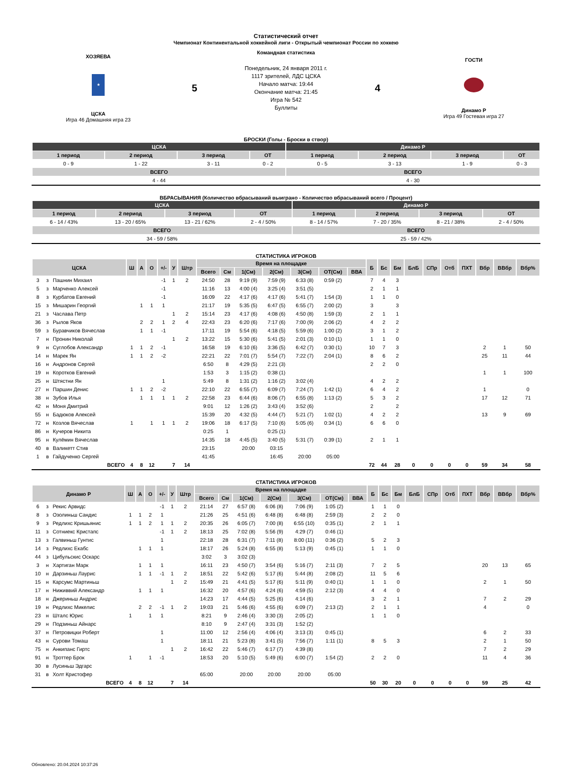Статистический отчет
Чемпионат Континентальной хоккейной лиги - Открытый чемпионат России по хоккею
ХОЗЯЕВА
★
ЦСКА
Игра 46 Домашняя игра 23
5
Командная статистика
Понедельник, 24 января 2011 г.
1117 зрителей, ЛДС ЦСКА
Начало матча: 19:44
Окончание матча: 21:45
Игра № 542
Буллиты
4
ГОСТИ
Динамо Р
Игра 49 Гостевая игра 27
БРОСКИ (Голы - Броски в створ)
| ЦСКА | | | | Динамо Р | | | |
| 1 период | 2 период | 3 период | ОТ | 1 период | 2 период | 3 период | ОТ |
| 0 - 9 | 1 - 22 | 3 - 11 | 0 - 2 | 0 - 5 | 3 - 13 | 1 - 9 | 0 - 3 |
| ВСЕГО | | | | ВСЕГО | | | |
| 4 - 44 | | | | 4 - 30 | | | |
ВБРАСЫВАНИЯ (Количество вбрасываний выиграно - Количество вбрасываний всего / Процент)
| ЦСКА | | | | Динамо Р | | | |
| 1 период | 2 период | 3 период | ОТ | 1 период | 2 период | 3 период | ОТ |
| 6 - 14 / 43% | 13 - 20 / 65% | 13 - 21 / 62% | 2 - 4 / 50% | 8 - 14 / 57% | 7 - 20 / 35% | 8 - 21 / 38% | 2 - 4 / 50% |
| ВСЕГО | | | | ВСЕГО | | | |
| 34 - 59 / 58% | | | | 25 - 59 / 42% | | | |
СТАТИСТИКА ИГРОКОВ
| ЦСКА | | | Ш | А | О | +/- | У | Штр | Время на площадке | | | | | | | Б | Бс | Бм | БлБ | СПр | Отб | ПХТ | Вбр | ВВбр | Вбр% |
| | | | | | | | | | Всего | См | 1(См) | 2(См) | 3(См) | ОТ(См) | ВВА | | | | | | | | | | |
| 3 | з | Пашнин Михаил | | | | -1 | 1 | 2 | 24:50 | 28 | 9:19 (9) | 7:59 (9) | 6:33 (8) | 0:59 (2) | | 7 | 4 | 3 | | | | | | | |
| 5 | з | Марченко Алексей | | | | -1 | | | 11:16 | 13 | 4:00 (4) | 3:25 (4) | 3:51 (5) | | | 2 | 1 | 1 | | | | | | | |
| 8 | з | Курбатов Евгений | | | | -1 | | | 16:09 | 22 | 4:17 (6) | 4:17 (6) | 5:41 (7) | 1:54 (3) | | 1 | 1 | 0 | | | | | | | |
| 15 | з | Мишарин Георгий | | 1 | 1 | 1 | | | 21:17 | 19 | 5:35 (5) | 6:47 (5) | 6:55 (7) | 2:00 (2) | | 3 | | 3 | | | | | | | |
| 21 | з | Часлава Петр | | | | | 1 | 2 | 15:14 | 23 | 4:17 (6) | 4:08 (6) | 4:50 (8) | 1:59 (3) | | 2 | 1 | 1 | | | | | | | |
| 36 | з | Рылов Яков | | 2 | 2 | 1 | 2 | 4 | 22:43 | 23 | 6:20 (6) | 7:17 (6) | 7:00 (9) | 2:06 (2) | | 4 | 2 | 2 | | | | | | | |
| 59 | з | Буравчиков Вячеслав | | 1 | 1 | -1 | | | 17:11 | 19 | 5:54 (6) | 4:18 (5) | 5:59 (6) | 1:00 (2) | | 3 | 1 | 2 | | | | | | | |
| 7 | н | Пронин Николай | | | | | 1 | 2 | 13:22 | 15 | 5:30 (6) | 5:41 (5) | 2:01 (3) | 0:10 (1) | | 1 | 1 | 0 | | | | | | | |
| 9 | н | Суглобов Александр | 1 | 1 | 2 | -1 | | | 16:58 | 19 | 6:10 (6) | 3:36 (5) | 6:42 (7) | 0:30 (1) | | 10 | 7 | 3 | | | | | 2 | 1 | 50 |
| 14 | н | Марек Ян | 1 | 1 | 2 | -2 | | | 22:21 | 22 | 7:01 (7) | 5:54 (7) | 7:22 (7) | 2:04 (1) | | 8 | 6 | 2 | | | | | 25 | 11 | 44 |
| 16 | н | Андронов Сергей | | | | | | | 6:50 | 8 | 4:29 (5) | 2:21 (3) | | | | 2 | 2 | 0 | | | | | | | |
| 19 | н | Коротков Евгений | | | | | | | 1:53 | 3 | 1:15 (2) | 0:38 (1) | | | | | | | | | | | 1 | 1 | 100 |
| 25 | н | Штястни Ян | | | | 1 | | | 5:49 | 8 | 1:31 (2) | 1:16 (2) | 3:02 (4) | | | 4 | 2 | 2 | | | | | | | |
| 27 | н | Паршин Денис | 1 | 1 | 2 | -2 | | | 22:10 | 22 | 6:55 (7) | 6:09 (7) | 7:24 (7) | 1:42 (1) | | 6 | 4 | 2 | | | | | 1 | | 0 |
| 38 | н | Зубов Илья | | 1 | 1 | 1 | 1 | 2 | 22:58 | 23 | 6:44 (6) | 8:06 (7) | 6:55 (8) | 1:13 (2) | | 5 | 3 | 2 | | | | | 17 | 12 | 71 |
| 42 | н | Моня Дмитрий | | | | | | | 9:01 | 12 | 1:26 (2) | 3:43 (4) | 3:52 (6) | | | 2 | | 2 | | | | | | | |
| 55 | н | Бадюков Алексей | | | | | | | 15:39 | 20 | 4:32 (5) | 4:44 (7) | 5:21 (7) | 1:02 (1) | | 4 | 2 | 2 | | | | | 13 | 9 | 69 |
| 72 | н | Козлов Вячеслав | 1 | | 1 | 1 | 1 | 2 | 19:06 | 18 | 6:17 (5) | 7:10 (6) | 5:05 (6) | 0:34 (1) | | 6 | 6 | 0 | | | | | | | |
| 86 | н | Кучеров Никита | | | | | | | 0:25 | 1 | | 0:25 (1) | | | | | | | | | | | | | |
| 95 | н | Кулёмин Вячеслав | | | | | | | 14:35 | 18 | 4:45 (5) | 3:40 (5) | 5:31 (7) | 0:39 (1) | | 2 | 1 | 1 | | | | | | | |
| 40 | в | Валикетт Стив | | | | | | | 23:15 | | 20:00 | 03:15 | | | | | | | | | | | | | |
| 1 | в | Гайдученко Сергей | | | | | | | 41:45 | | | 16:45 | 20:00 | 05:00 | | | | | | | | | | | |
| ВСЕГО | | | 4 | 8 | 12 | | 7 | 14 | | | | | | | | 72 | 44 | 28 | 0 | 0 | 0 | 0 | 59 | 34 | 58 |
СТАТИСТИКА ИГРОКОВ
| Динамо Р | | | Ш | А | О | +/- | У | Штр | Время на площадке | | | | | | | Б | Бс | Бм | БлБ | СПр | Отб | ПХТ | Вбр | ВВбр | Вбр% |
| | | | | | | | | | Всего | См | 1(См) | 2(См) | 3(См) | ОТ(См) | ВВА | | | | | | | | | | |
| 6 | з | Рекис Арвидс | | | | -1 | 1 | 2 | 21:14 | 27 | 6:57 (8) | 6:06 (8) | 7:06 (9) | 1:05 (2) | | 1 | 1 | 0 | | | | | | | |
| 8 | з | Озолиньш Сандис | 1 | 1 | 2 | 1 | | | 21:26 | 25 | 4:51 (6) | 6:48 (8) | 6:48 (8) | 2:59 (3) | | 2 | 2 | 0 | | | | | | | |
| 9 | з | Редлихс Кришьянис | 1 | 1 | 2 | 1 | 1 | 2 | 20:35 | 26 | 6:05 (7) | 7:00 (8) | 6:55 (10) | 0:35 (1) | | 2 | 1 | 1 | | | | | | | |
| 11 | з | Сотниекс Кристапс | | | | -1 | 1 | 2 | 18:13 | 25 | 7:02 (8) | 5:56 (9) | 4:29 (7) | 0:46 (1) | | | | | | | | | | | |
| 13 | з | Галвиньш Гунтис | | | | 1 | | | 22:18 | 28 | 6:31 (7) | 7:11 (8) | 8:00 (11) | 0:36 (2) | | 5 | 2 | 3 | | | | | | | |
| 14 | з | Редлихс Екабс | | 1 | 1 | 1 | | | 18:17 | 26 | 5:24 (8) | 6:55 (8) | 5:13 (9) | 0:45 (1) | | 1 | 1 | 0 | | | | | | | |
| 44 | з | Цибульскис Оскарс | | | | | | | 3:02 | 3 | 3:02 (3) | | | | | | | | | | | | | | |
| 3 | н | Хартиган Марк | | 1 | 1 | 1 | | | 16:11 | 23 | 4:50 (7) | 3:54 (6) | 5:16 (7) | 2:11 (3) | | 7 | 2 | 5 | | | | | 20 | 13 | 65 |
| 10 | н | Дарзиньш Лаурис | | 1 | 1 | -1 | 1 | 2 | 18:51 | 22 | 5:42 (6) | 5:17 (6) | 5:44 (8) | 2:08 (2) | | 11 | 5 | 6 | | | | | | | |
| 15 | н | Карсумс Мартиньш | | | | | 1 | 2 | 15:49 | 21 | 4:41 (5) | 5:17 (6) | 5:11 (9) | 0:40 (1) | | 1 | 1 | 0 | | | | | 2 | 1 | 50 |
| 17 | н | Ниживвий Александр | | 1 | 1 | 1 | | | 16:32 | 20 | 4:57 (6) | 4:24 (6) | 4:59 (5) | 2:12 (3) | | 4 | 4 | 0 | | | | | | | |
| 18 | н | Джериньш Андрис | | | | | | | 14:23 | 17 | 4:44 (5) | 5:25 (6) | 4:14 (6) | | | 3 | 2 | 1 | | | | | 7 | 2 | 29 |
| 19 | н | Редлихс Микелис | | 2 | 2 | -1 | 1 | 2 | 19:03 | 21 | 5:46 (6) | 4:55 (6) | 6:09 (7) | 2:13 (2) | | 2 | 1 | 1 | | | | | 4 | | 0 |
| 23 | н | Шталс Юрис | 1 | | 1 | 1 | | | 8:21 | 9 | 2:46 (4) | 3:30 (3) | 2:05 (2) | | | 1 | 1 | 0 | | | | | | | |
| 29 | н | Подзиньш Айнарс | | | | | | | 8:10 | 9 | 2:47 (4) | 3:31 (3) | 1:52 (2) | | | | | | | | | | | | |
| 37 | н | Петровицки Роберт | | | | 1 | | | 11:00 | 12 | 2:56 (4) | 4:06 (4) | 3:13 (3) | 0:45 (1) | | | | | | | | | 6 | 2 | 33 |
| 43 | н | Сурови Томаш | | | | 1 | | | 18:11 | 21 | 5:23 (8) | 3:41 (5) | 7:56 (7) | 1:11 (1) | | 8 | 5 | 3 | | | | | 2 | 1 | 50 |
| 75 | н | Анкипанс Гиртс | | | | | 1 | 2 | 16:42 | 22 | 5:46 (7) | 6:17 (7) | 4:39 (8) | | | | | | | | | | 7 | 2 | 29 |
| 91 | н | Троттер Брок | 1 | | 1 | -1 | | | 18:53 | 20 | 5:10 (5) | 5:49 (6) | 6:00 (7) | 1:54 (2) | | 2 | 2 | 0 | | | | | 11 | 4 | 36 |
| 30 | в | Лусиньш Эдгарс | | | | | | | | | | | | | | | | | | | | | | | |
| 31 | в | Холт Кристофер | | | | | | | 65:00 | | 20:00 | 20:00 | 20:00 | 05:00 | | | | | | | | | | | |
| ВСЕГО | | | 4 | 8 | 12 | | 7 | 14 | | | | | | | | 50 | 30 | 20 | 0 | 0 | 0 | 0 | 59 | 25 | 42 |
Обновлено: 20.04.2024 10:37:26